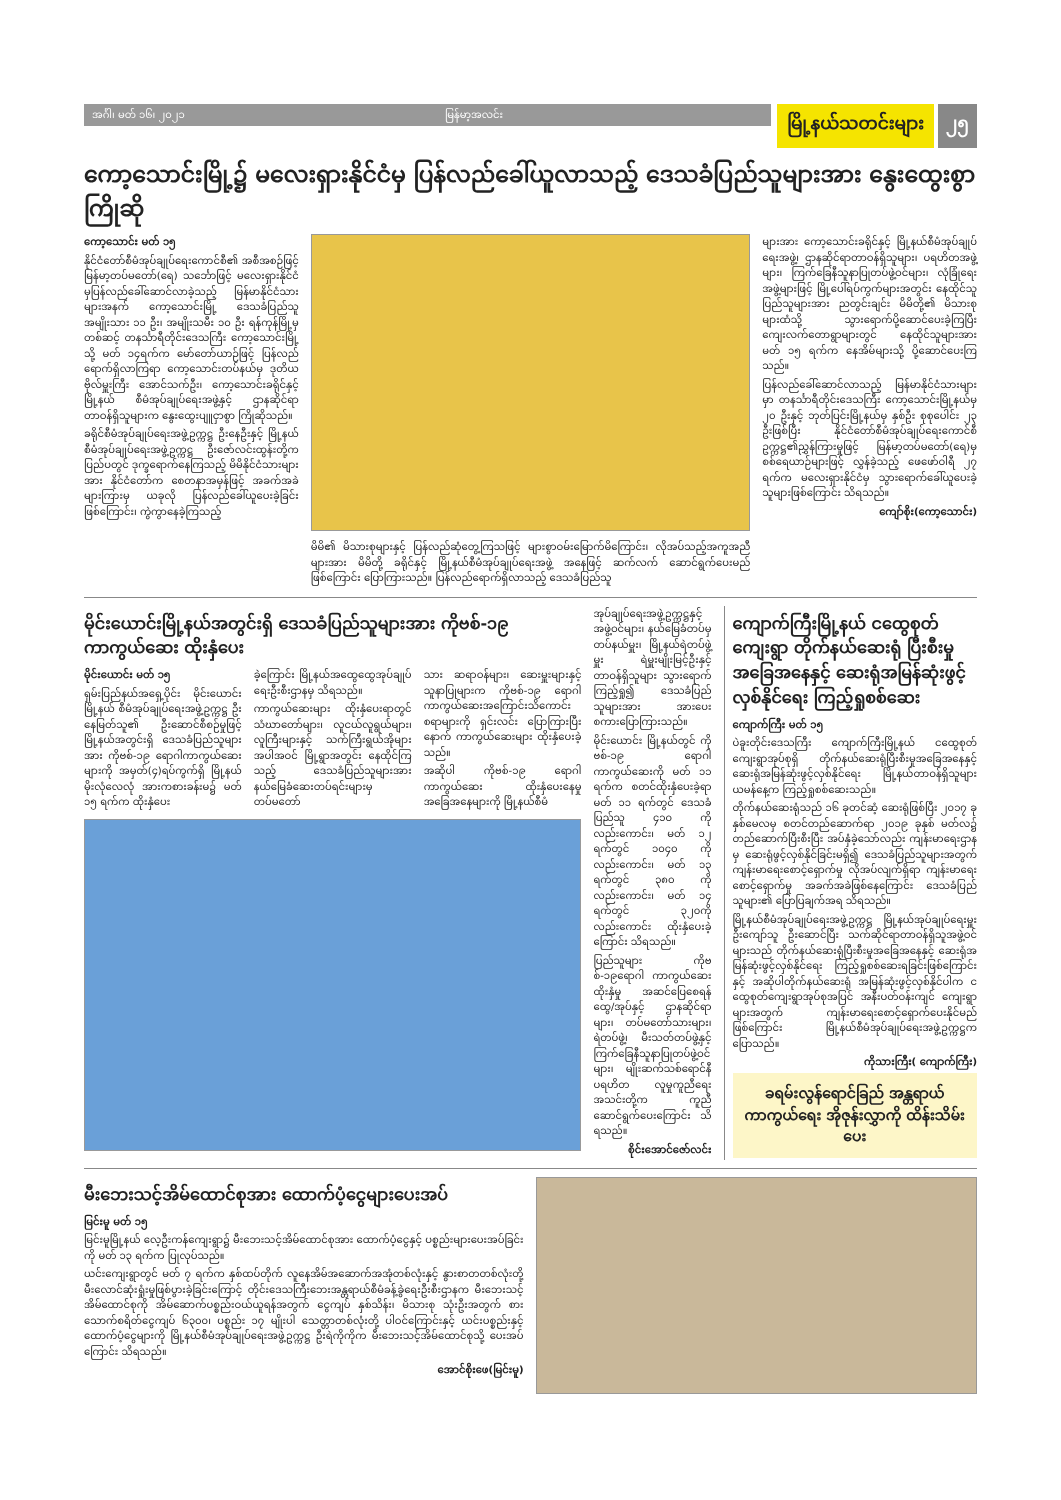အင်္ဂါ၊ မတ် ၁၆၊ ၂၀၂၁ မြန်မာ့အလင်း
မြို့နယ်သတင်းများ ၂၅
ကော့သောင်းမြို့၌ မလေးရှားနိုင်ငံမှ ပြန်လည်ခေါ်ယူလာသည့် ဒေသခံပြည်သူများအား နွေးထွေးစွာကြိုဆို
ကော့သောင်း မတ် ၁၅
နိုင်ငံတော်စီမံအုပ်ချုပ်ရေးကောင်စီ၏ အစီအစဉ်ဖြင့် မြန်မာ့တပ်မတော်(ရေ) သင်္ဘောဖြင့် မလေးရှားနိုင်ငံမှပြန်လည်ခေါ်ဆောင်လာခဲ့သည့် မြန်မာနိုင်ငံသားများအနက် ကော့သောင်းမြို့ ဒေသခံပြည်သူ အမျိုးသား ၁၁ ဦး၊ အမျိုးသမီး ၁၀ ဦး ရန်ကုန်မြို့မှ တစ်ဆင့် တနင်္သာရီတိုင်းဒေသကြီး ကော့သောင်းမြို့သို့ မတ် ၁၄ရက်က မော်တော်ယာဉ်ဖြင့် ပြန်လည်ရောက်ရှိလာကြရာ ကော့သောင်းတပ်နယ်မှ ဒုတိယဗိုလ်မှူးကြီး အောင်သက်ဦး၊ ကော့သောင်းခရိုင်နှင့် မြို့နယ် စီမံအုပ်ချုပ်ရေးအဖွဲ့နှင့် ဌာနဆိုင်ရာ တာဝန်ရှိသူများက နွေးထွေးပျူငှာစွာ ကြိုဆိုသည်။
ခရိုင်စီမံအုပ်ချုပ်ရေးအဖွဲ့ဥက္ကဋ္ဌ ဦးနေဦးနှင့် မြို့နယ်စီမံအုပ်ချုပ်ရေးအဖွဲ့ဥက္ကဋ္ဌ ဦးဇော်လင်းထွန်းတို့က ပြည်ပတွင် ဒုက္ခရောက်နေကြသည့် မိမိနိုင်ငံသားများအား နိုင်ငံတော်က စေတနာအမှန်ဖြင့် အခက်အခဲများကြားမှ ယခုလို ပြန်လည်ခေါ်ယူပေးခဲ့ခြင်းဖြစ်ကြောင်း၊ ကွဲကွာနေခဲ့ကြသည့်
မိမိ၏ မိသားစုများနှင့် ပြန်လည်ဆုံတွေ့ကြသဖြင့် များစွာဝမ်းမြောက်မိကြောင်း၊ လိုအပ်သည့်အကူအညီများအား မိမိတို့ ခရိုင်နှင့် မြို့နယ်စီမံအုပ်ချုပ်ရေးအဖွဲ့ အနေဖြင့် ဆက်လက် ဆောင်ရွက်ပေးမည်ဖြစ်ကြောင်း ပြောကြားသည်။ ပြန်လည်ရောက်ရှိလာသည့် ဒေသခံပြည်သူ
များအား ကော့သောင်းခရိုင်နှင့် မြို့နယ်စီမံအုပ်ချုပ်ရေးအဖွဲ့၊ ဌာနဆိုင်ရာတာဝန်ရှိသူများ၊ ပရဟိတအဖွဲ့များ၊ ကြက်ခြေနီသူနာပြုတပ်ဖွဲ့ဝင်များ၊ လုံခြုံရေးအဖွဲ့များဖြင့် မြို့ပေါ်ရပ်ကွက်များအတွင်း နေထိုင်သူပြည်သူများအား ညတွင်းချင်း မိမိတို့၏ မိသားစုများထံသို့ သွားရောက်ပို့ဆောင်ပေးခဲ့ကြပြီး ကျေးလက်တောရွာများတွင် နေထိုင်သူများအား မတ် ၁၅ ရက်က နေအိမ်များသို့ ပို့ဆောင်ပေးကြသည်။
ပြန်လည်ခေါ်ဆောင်လာသည့် မြန်မာနိုင်ငံသားများမှာ တနင်္သာရီတိုင်းဒေသကြီး ကော့သောင်းမြို့နယ်မှ ၂၀ ဦးနှင့် ဘုတ်ပြင်းမြို့နယ်မှ နှစ်ဦး စုစုပေါင်း ၂၃ ဦးဖြစ်ပြီး နိုင်ငံတော်စီမံအုပ်ချုပ်ရေးကောင်စီဥက္ကဋ္ဌ၏ညွှန်ကြားမှုဖြင့် မြန်မာ့တပ်မတော်(ရေ)မှ စစ်ရေယာဉ်များဖြင့် လွှန်ခဲ့သည့် ဖေဖော်ဝါရီ ၂၇ ရက်က မလေးရှားနိုင်ငံမှ သွားရောက်ခေါ်ယူပေးခဲ့သူများဖြစ်ကြောင်း သိရသည်။
ကျော်စိုး(ကော့သောင်း)
မိုင်းယောင်းမြို့နယ်အတွင်းရှိ ဒေသခံပြည်သူများအား ကိုဗစ်-၁၉ ကာကွယ်ဆေး ထိုးနှံပေး
မိုင်းယောင်း မတ် ၁၅
ရှမ်းပြည်နယ်အရှေ့ပိုင်း မိုင်းယောင်းမြို့နယ် စီမံအုပ်ချုပ်ရေးအဖွဲ့ဥက္ကဋ္ဌ ဦးနေမြတ်သူ၏ ဦးဆောင်စီစဉ်မှုဖြင့် မြို့နယ်အတွင်းရှိ ဒေသခံပြည်သူများအား ကိုဗစ်-၁၉ ရောဂါကာကွယ်ဆေးများကို အမှတ်(၄)ရပ်ကွက်ရှိ မြို့နယ်မိုးလုံလေလုံ အားကစားခန်းမ၌ မတ် ၁၅ ရက်က ထိုးနှံပေး
ခဲ့ကြောင်း မြို့နယ်အထွေထွေအုပ်ချုပ်ရေးဦးစီးဌာနမှ သိရသည်။
ကာကွယ်ဆေးများ ထိုးနှံပေးရာတွင် သံဃာတော်များ၊ လူငယ်လူရွယ်များ၊ လူကြီးများနှင့် သက်ကြီးရွယ်အိုများအပါအဝင် မြို့ရွာအတွင်း နေထိုင်ကြသည့် ဒေသခံပြည်သူများအား နယ်မြေခံဆေးတပ်ရင်းများမှ တပ်မတော်
သား ဆရာဝန်များ၊ ဆေးမှူးများနှင့် သူနာပြုများက ကိုဗစ်-၁၉ ရောဂါ ကာကွယ်ဆေးအကြောင်းသိကောင်းစရာများကို ရှင်းလင်း ပြောကြားပြီးနောက် ကာကွယ်ဆေးများ ထိုးနှံပေးခဲ့သည်။
အဆိုပါ ကိုဗစ်-၁၉ ရောဂါ ကာကွယ်ဆေး ထိုးနှံပေးနေမှု အခြေအနေများကို မြို့နယ်စီမံ
အုပ်ချုပ်ရေးအဖွဲ့ဥက္ကဋ္ဌနှင့် အဖွဲ့ဝင်များ၊ နယ်မြေခံတပ်မှ တပ်နယ်မှူး၊ မြို့နယ်ရဲတပ်ဖွဲ့မှူး ရဲမှူးမျိုးမြင့်ဦးနှင့် တာဝန်ရှိသူများ သွားရောက် ကြည့်ရှု၍ ဒေသခံပြည်သူများအား အားပေးစကားပြောကြားသည်။
မိုင်းယောင်း မြို့နယ်တွင် ကိုဗစ်-၁၉ ရောဂါ ကာကွယ်ဆေးကို မတ် ၁၁ ရက်က စတင်ထိုးနှံပေးခဲ့ရာ မတ် ၁၁ ရက်တွင် ဒေသခံပြည်သူ ၄၁၀ ကို လည်းကောင်း၊ မတ် ၁၂ ရက်တွင် ၁၀၄၀ ကို လည်းကောင်း၊ မတ် ၁၃ ရက်တွင် ၃၈၀ ကို လည်းကောင်း၊ မတ် ၁၄ ရက်တွင် ၃၂၀ကို လည်းကောင်း ထိုးနှံပေးခဲ့ကြောင်း သိရသည်။
ပြည်သူများ ကိုဗစ်-၁၉ရောဂါ ကာကွယ်ဆေးထိုးနှံမှု အဆင်ပြေစေရန် ထွေ/အုပ်နှင့် ဌာနဆိုင်ရာများ၊ တပ်မတော်သားများ၊ ရဲတပ်ဖွဲ့၊ မီးသတ်တပ်ဖွဲ့နှင့် ကြက်ခြေနီသူနာပြုတပ်ဖွဲ့ဝင်များ၊ မျိုးဆက်သစ်ရောင်နီ ပရဟိတ လူမှုကူညီရေးအသင်းတို့က ကူညီဆောင်ရွက်ပေးကြောင်း သိရသည်။
စိုင်းအောင်ဇော်လင်း
ကျောက်ကြီးမြို့နယ် ငထွေစုတ်ကျေးရွာ တိုက်နယ်ဆေးရုံ ပြီးစီးမှုအခြေအနေနှင့် ဆေးရုံအမြန်ဆုံးဖွင့်လှစ်နိုင်ရေး ကြည့်ရှုစစ်ဆေး
ကျောက်ကြီး မတ် ၁၅
ပဲခူးတိုင်းဒေသကြီး ကျောက်ကြီးမြို့နယ် ငထွေစုတ်ကျေးရွာအုပ်စုရှိ တိုက်နယ်ဆေးရုံပြီးစီးမှုအခြေအနေနှင့် ဆေးရုံအမြန်ဆုံးဖွင့်လှစ်နိုင်ရေး မြို့နယ်တာဝန်ရှိသူများ ယမန်နေ့က ကြည့်ရှုစစ်ဆေးသည်။
တိုက်နယ်ဆေးရုံသည် ၁၆ ခုတင်ဆံ့ ဆေးရုံဖြစ်ပြီး ၂၀၁၇ ခုနှစ်မေလမှ စတင်တည်ဆောက်ရာ ၂၀၁၉ ခုနှစ် မတ်လ၌ တည်ဆောက်ပြီးစီးပြီး အပ်နှံခဲ့သော်လည်း ကျန်းမာရေးဌာနမှ ဆေးရုံဖွင့်လှစ်နိုင်ခြင်းမရှိ၍ ဒေသခံပြည်သူများအတွက် ကျန်းမာရေးစောင့်ရှောက်မှု လိုအပ်လျက်ရှိရာ ကျန်းမာရေးစောင့်ရှောက်မှု အခက်အခဲဖြစ်နေကြောင်း ဒေသခံပြည်သူများ၏ ပြောပြချက်အရ သိရသည်။
မြို့နယ်စီမံအုပ်ချုပ်ရေးအဖွဲ့ဥက္ကဋ္ဌ မြို့နယ်အုပ်ချုပ်ရေးမှူး ဦးကျော်သူ ဦးဆောင်ပြီး သက်ဆိုင်ရာတာဝန်ရှိသူအဖွဲ့ဝင်များသည် တိုက်နယ်ဆေးရုံပြီးစီးမှုအခြေအနေနှင့် ဆေးရုံအမြန်ဆုံးဖွင့်လှစ်နိုင်ရေး ကြည့်ရှုစစ်ဆေးရခြင်းဖြစ်ကြောင်းနှင့် အဆိုပါတိုက်နယ်ဆေးရုံ အမြန်ဆုံးဖွင့်လှစ်နိုင်ပါက ငထွေစုတ်ကျေးရွာအုပ်စုအပြင် အနီးပတ်ဝန်းကျင် ကျေးရွာများအတွက် ကျန်းမာရေးစောင့်ရှောက်ပေးနိုင်မည်ဖြစ်ကြောင်း မြို့နယ်စီမံအုပ်ချုပ်ရေးအဖွဲ့ဥက္ကဋ္ဌက ပြောသည်။
ကိုသားကြီး( ကျောက်ကြီး)
ခရမ်းလွန်ရောင်ခြည် အန္တရာယ်ကာကွယ်ရေး အိုဇုန်းလွှာကို ထိန်းသိမ်းပေး
မီးဘေးသင့်အိမ်ထောင်စုအား ထောက်ပံ့ငွေများပေးအပ်
မြင်းမူ မတ် ၁၅
မြင်းမူမြို့နယ် လေ့ဦးကန်ကျေးရွာ၌ မီးဘေးသင့်အိမ်ထောင်စုအား ထောက်ပံ့ငွေနှင့် ပစ္စည်းများပေးအပ်ခြင်းကို မတ် ၁၃ ရက်က ပြုလုပ်သည်။
ယင်းကျေးရွာတွင် မတ် ၇ ရက်က နှစ်ထပ်တိုက် လူနေအိမ်အဆောက်အအုံတစ်လုံးနှင့် နွားစာတတစ်လုံးတို့ မီးလောင်ဆုံးရှုံးမှုဖြစ်ပွားခဲ့ခြင်းကြောင့် တိုင်းဒေသကြီးဘေးအန္တရာယ်စီမံခန့်ခွဲရေးဦးစီးဌာနက မီးဘေးသင့်အိမ်ထောင်စုကို အိမ်ဆောက်ပစ္စည်းဝယ်ယူရန်အတွက် ငွေကျပ် နှစ်သိန်း၊ မိသားစု သုံးဦးအတွက် စားသောက်စရိတ်ငွေကျပ် ၆၃၀၀၊ ပစ္စည်း ၁၇ မျိုးပါ သေတ္တာတစ်လုံးတို့ ပါဝင်ကြောင်းနှင့် ယင်းပစ္စည်းနှင့်ထောက်ပံ့ငွေများကို မြို့နယ်စီမံအုပ်ချုပ်ရေးအဖွဲ့ဥက္ကဋ္ဌ ဦးရဲကိုကိုက မီးဘေးသင့်အိမ်ထောင်စုသို့ ပေးအပ်ကြောင်း သိရသည်။
အောင်စိုးဖေ(မြင်းမူ)